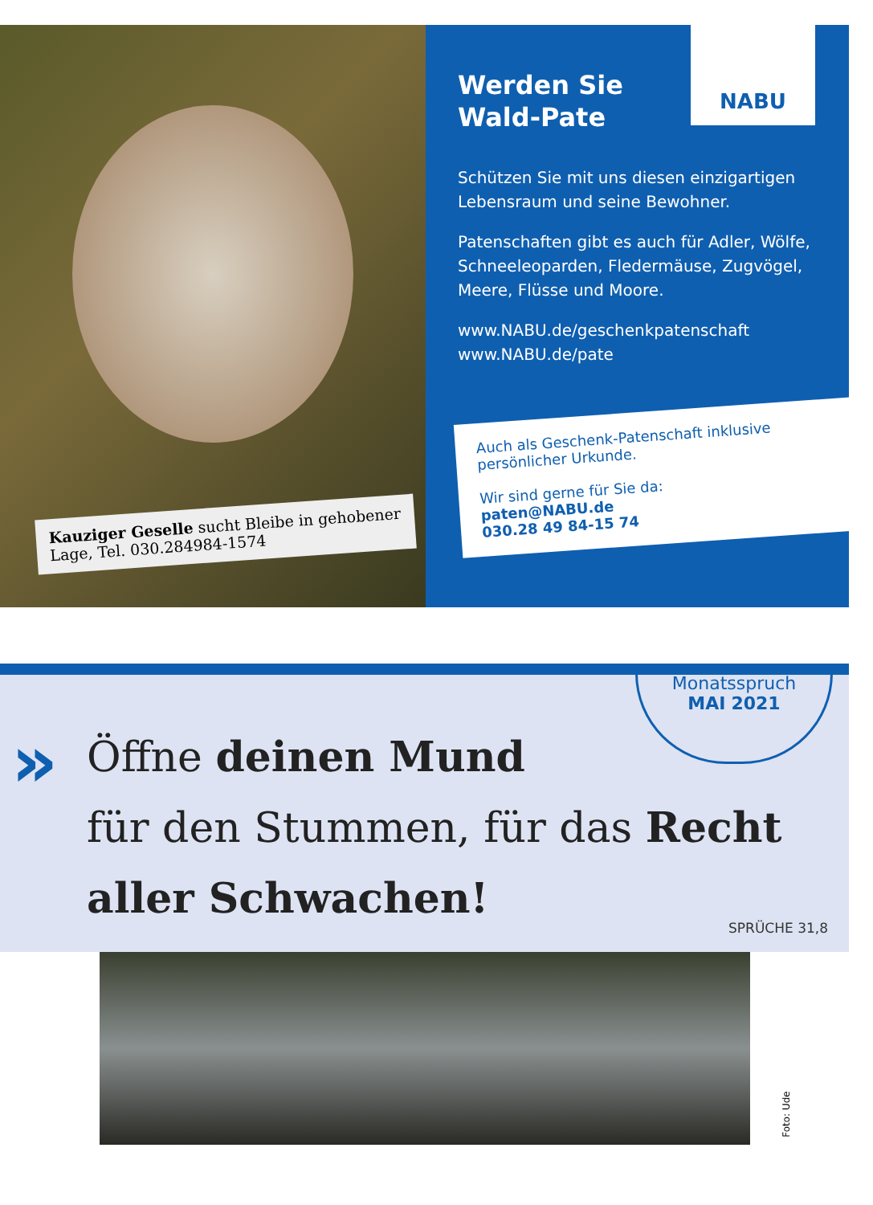Kauziger Geselle sucht Bleibe in gehobener Lage, Tel. 030.284984-1574
NABU
Werden Sie
Wald-Pate
Schützen Sie mit uns diesen einzigartigen Lebensraum und seine Bewohner.
Patenschaften gibt es auch für Adler, Wölfe, Schneeleoparden, Fledermäuse, Zugvögel, Meere, Flüsse und Moore.
www.NABU.de/geschenkpatenschaft
www.NABU.de/pate
Auch als Geschenk-Patenschaft inklusive persönlicher Urkunde.
Wir sind gerne für Sie da:
paten@NABU.de
030.28 49 84-15 74
»
Monatsspruch
MAI 2021
Öffne deinen Mund
für den Stummen, für das Recht
aller Schwachen!
SPRÜCHE 31,8
Foto: Ude